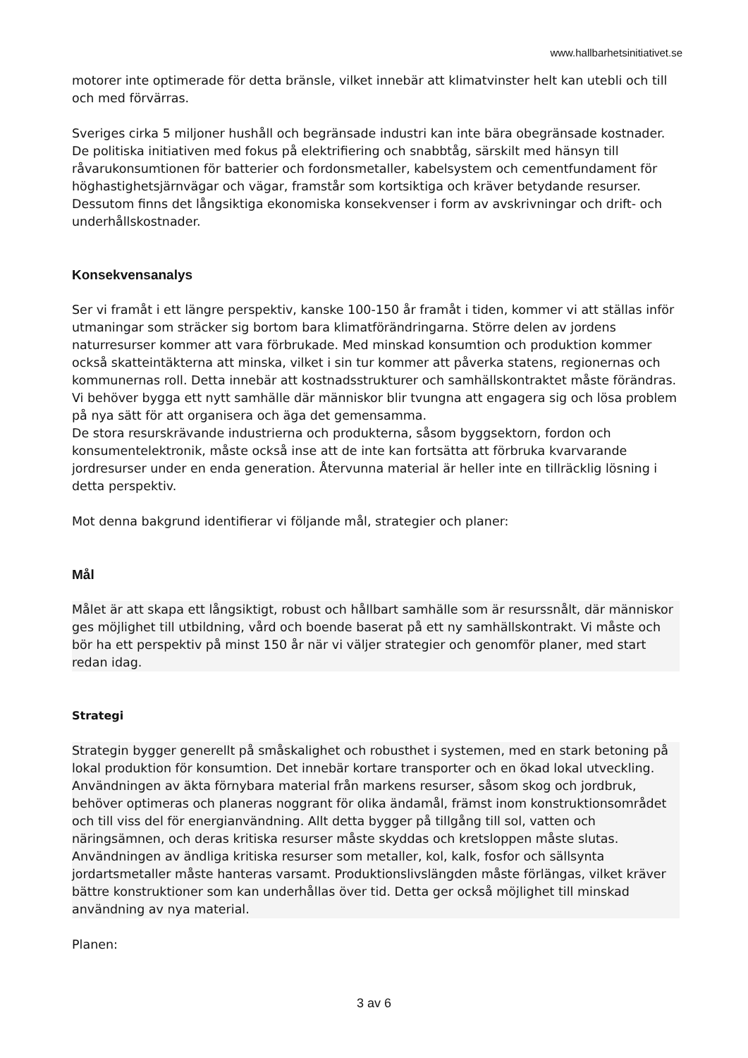www.hallbarhetsinitiativet.se
motorer inte optimerade för detta bränsle, vilket innebär att klimatvinster helt kan utebli och till och med förvärras.
Sveriges cirka 5 miljoner hushåll och begränsade industri kan inte bära obegränsade kostnader. De politiska initiativen med fokus på elektrifiering och snabbtåg, särskilt med hänsyn till råvarukonsumtionen för batterier och fordonsmetaller, kabelsystem och cementfundament för höghastighetsjärnvägar och vägar, framstår som kortsiktiga och kräver betydande resurser. Dessutom finns det långsiktiga ekonomiska konsekvenser i form av avskrivningar och drift- och underhållskostnader.
Konsekvensanalys
Ser vi framåt i ett längre perspektiv, kanske 100-150 år framåt i tiden, kommer vi att ställas inför utmaningar som sträcker sig bortom bara klimatförändringarna. Större delen av jordens naturresurser kommer att vara förbrukade. Med minskad konsumtion och produktion kommer också skatteintäkterna att minska, vilket i sin tur kommer att påverka statens, regionernas och kommunernas roll. Detta innebär att kostnadsstrukturer och samhällskontraktet måste förändras. Vi behöver bygga ett nytt samhälle där människor blir tvungna att engagera sig och lösa problem på nya sätt för att organisera och äga det gemensamma.
De stora resurskrävande industrierna och produkterna, såsom byggsektorn, fordon och konsumentelektronik, måste också inse att de inte kan fortsätta att förbruka kvarvarande jordresurser under en enda generation. Återvunna material är heller inte en tillräcklig lösning i detta perspektiv.
Mot denna bakgrund identifierar vi följande mål, strategier och planer:
Mål
Målet är att skapa ett långsiktigt, robust och hållbart samhälle som är resurssnålt, där människor ges möjlighet till utbildning, vård och boende baserat på ett ny samhällskontrakt. Vi måste och bör ha ett perspektiv på minst 150 år när vi väljer strategier och genomför planer, med start redan idag.
Strategi
Strategin bygger generellt på småskalighet och robusthet i systemen, med en stark betoning på lokal produktion för konsumtion. Det innebär kortare transporter och en ökad lokal utveckling. Användningen av äkta förnybara material från markens resurser, såsom skog och jordbruk, behöver optimeras och planeras noggrant för olika ändamål, främst inom konstruktionsområdet och till viss del för energianvändning. Allt detta bygger på tillgång till sol, vatten och näringsämnen, och deras kritiska resurser måste skyddas och kretsloppen måste slutas. Användningen av ändliga kritiska resurser som metaller, kol, kalk, fosfor och sällsynta jordartsmetaller måste hanteras varsamt. Produktionslivslängden måste förlängas, vilket kräver bättre konstruktioner som kan underhållas över tid. Detta ger också möjlighet till minskad användning av nya material.
Planen:
3 av 6